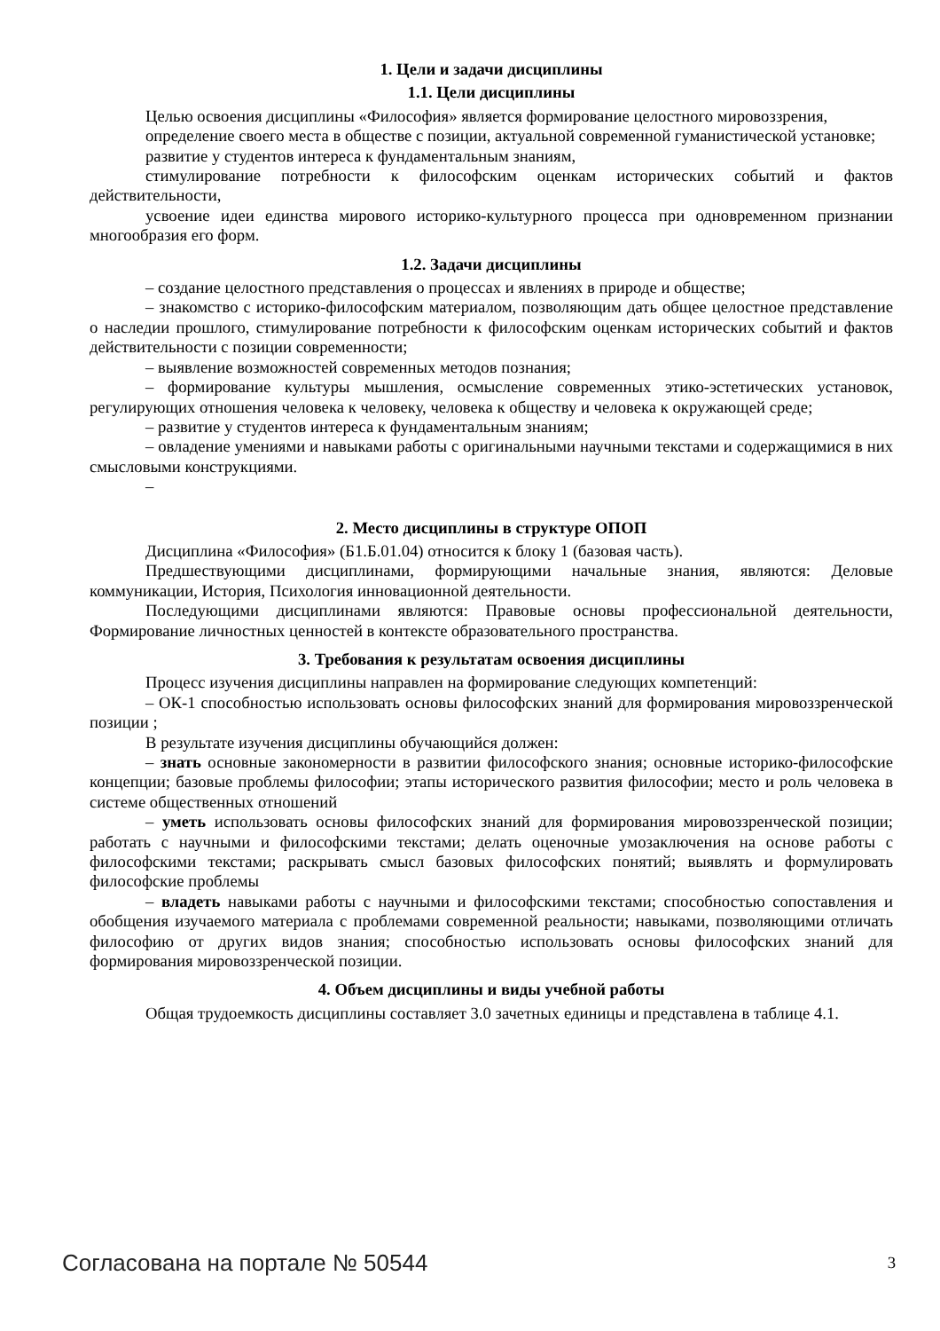1. Цели и задачи дисциплины
1.1. Цели дисциплины
Целью освоения дисциплины «Философия» является формирование целостного мировоззрения,
определение своего места в обществе с позиции, актуальной современной гуманистической установке;
развитие у студентов интереса к фундаментальным знаниям,
стимулирование потребности к философским оценкам исторических событий и фактов действительности,
усвоение идеи единства мирового историко-культурного процесса при одновременном признании многообразия его форм.
1.2. Задачи дисциплины
– создание целостного представления о процессах и явлениях в природе и обществе;
– знакомство с историко-философским материалом, позволяющим дать общее целостное представление о наследии прошлого, стимулирование потребности к философским оценкам исторических событий и фактов действительности с позиции современности;
– выявление возможностей современных методов познания;
– формирование культуры мышления, осмысление современных этико-эстетических установок, регулирующих отношения человека к человеку, человека к обществу и человека к окружающей среде;
– развитие у студентов интереса к фундаментальным знаниям;
– овладение умениями и навыками работы с оригинальными научными текстами и содержащимися в них смысловыми конструкциями.
–
2. Место дисциплины в структуре ОПОП
Дисциплина «Философия» (Б1.Б.01.04) относится к блоку 1 (базовая часть).
Предшествующими дисциплинами, формирующими начальные знания, являются: Деловые коммуникации, История, Психология инновационной деятельности.
Последующими дисциплинами являются: Правовые основы профессиональной деятельности, Формирование личностных ценностей в контексте образовательного пространства.
3. Требования к результатам освоения дисциплины
Процесс изучения дисциплины направлен на формирование следующих компетенций:
– ОК-1 способностью использовать основы философских знаний для формирования мировоззренческой позиции ;
В результате изучения дисциплины обучающийся должен:
– знать основные закономерности в развитии философского знания; основные историко-философские концепции; базовые проблемы философии; этапы исторического развития философии; место и роль человека в системе общественных отношений
– уметь использовать основы философских знаний для формирования мировоззренческой позиции; работать с научными и философскими текстами; делать оценочные умозаключения на основе работы с философскими текстами; раскрывать смысл базовых философских понятий; выявлять и формулировать философские проблемы
– владеть навыками работы с научными и философскими текстами; способностью сопоставления и обобщения изучаемого материала с проблемами современной реальности; навыками, позволяющими отличать философию от других видов знания; способностью использовать основы философских знаний для формирования мировоззренческой позиции.
4. Объем дисциплины и виды учебной работы
Общая трудоемкость дисциплины составляет 3.0 зачетных единицы и представлена в таблице 4.1.
Согласована на портале № 50544 3